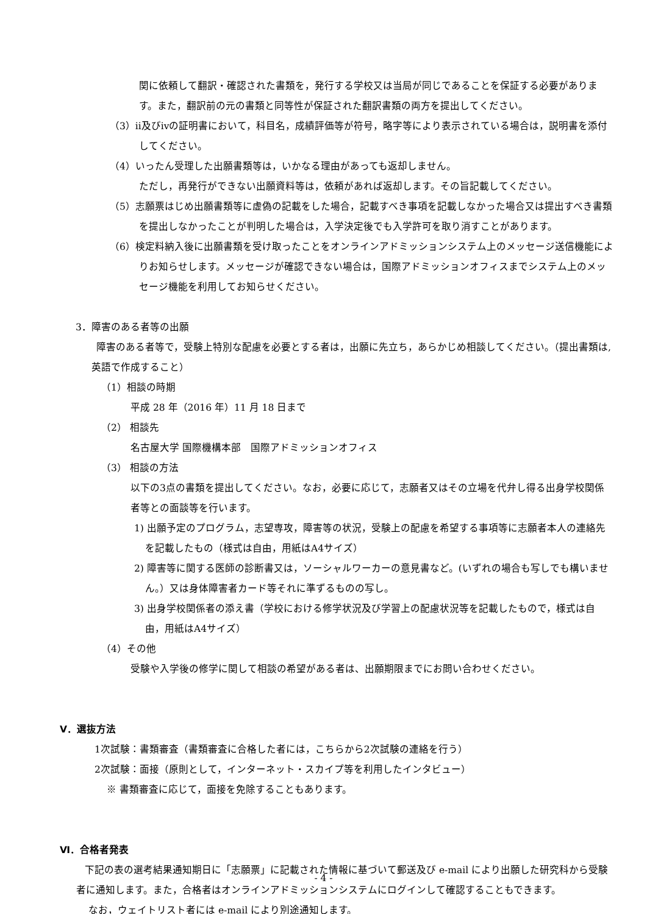関に依頼して翻訳・確認された書類を，発行する学校又は当局が同じであることを保証する必要があります。また，翻訳前の元の書類と同等性が保証された翻訳書類の両方を提出してください。
（3）ⅱ及びⅳの証明書において，科目名，成績評価等が符号，略字等により表示されている場合は，説明書を添付してください。
（4）いったん受理した出願書類等は，いかなる理由があっても返却しません。
ただし，再発行ができない出願資料等は，依頼があれば返却します。その旨記載してください。
（5）志願票はじめ出願書類等に虚偽の記載をした場合，記載すべき事項を記載しなかった場合又は提出すべき書類を提出しなかったことが判明した場合は，入学決定後でも入学許可を取り消すことがあります。
（6）検定料納入後に出願書類を受け取ったことをオンラインアドミッションシステム上のメッセージ送信機能によりお知らせします。メッセージが確認できない場合は，国際アドミッションオフィスまでシステム上のメッセージ機能を利用してお知らせください。
3．障害のある者等の出願
障害のある者等で，受験上特別な配慮を必要とする者は，出願に先立ち，あらかじめ相談してください。（提出書類は,英語で作成すること）
（1）相談の時期
平成 28 年（2016 年）11 月 18 日まで
（2） 相談先
名古屋大学 国際機構本部　国際アドミッションオフィス
（3） 相談の方法
以下の3点の書類を提出してください。なお，必要に応じて，志願者又はその立場を代弁し得る出身学校関係者等との面談等を行います。
1) 出願予定のプログラム，志望専攻，障害等の状況，受験上の配慮を希望する事項等に志願者本人の連絡先を記載したもの（様式は自由，用紙はA4サイズ）
2) 障害等に関する医師の診断書又は，ソーシャルワーカーの意見書など。(いずれの場合も写しでも構いません。）又は身体障害者カード等それに準ずるものの写し。
3) 出身学校関係者の添え書（学校における修学状況及び学習上の配慮状況等を記載したもので，様式は自由，用紙はA4サイズ）
（4）その他
受験や入学後の修学に関して相談の希望がある者は、出願期限までにお問い合わせください。
Ⅴ．選抜方法
1次試験：書類審査（書類審査に合格した者には，こちらから2次試験の連絡を行う）
2次試験：面接（原則として，インターネット・スカイプ等を利用したインタビュー）
※ 書類審査に応じて，面接を免除することもあります。
Ⅵ．合格者発表
下記の表の選考結果通知期日に「志願票」に記載された情報に基づいて郵送及び e-mail により出願した研究科から受験者に通知します。また，合格者はオンラインアドミッションシステムにログインして確認することもできます。
なお，ウェイトリスト者には e-mail により別途通知します。
- 4 -